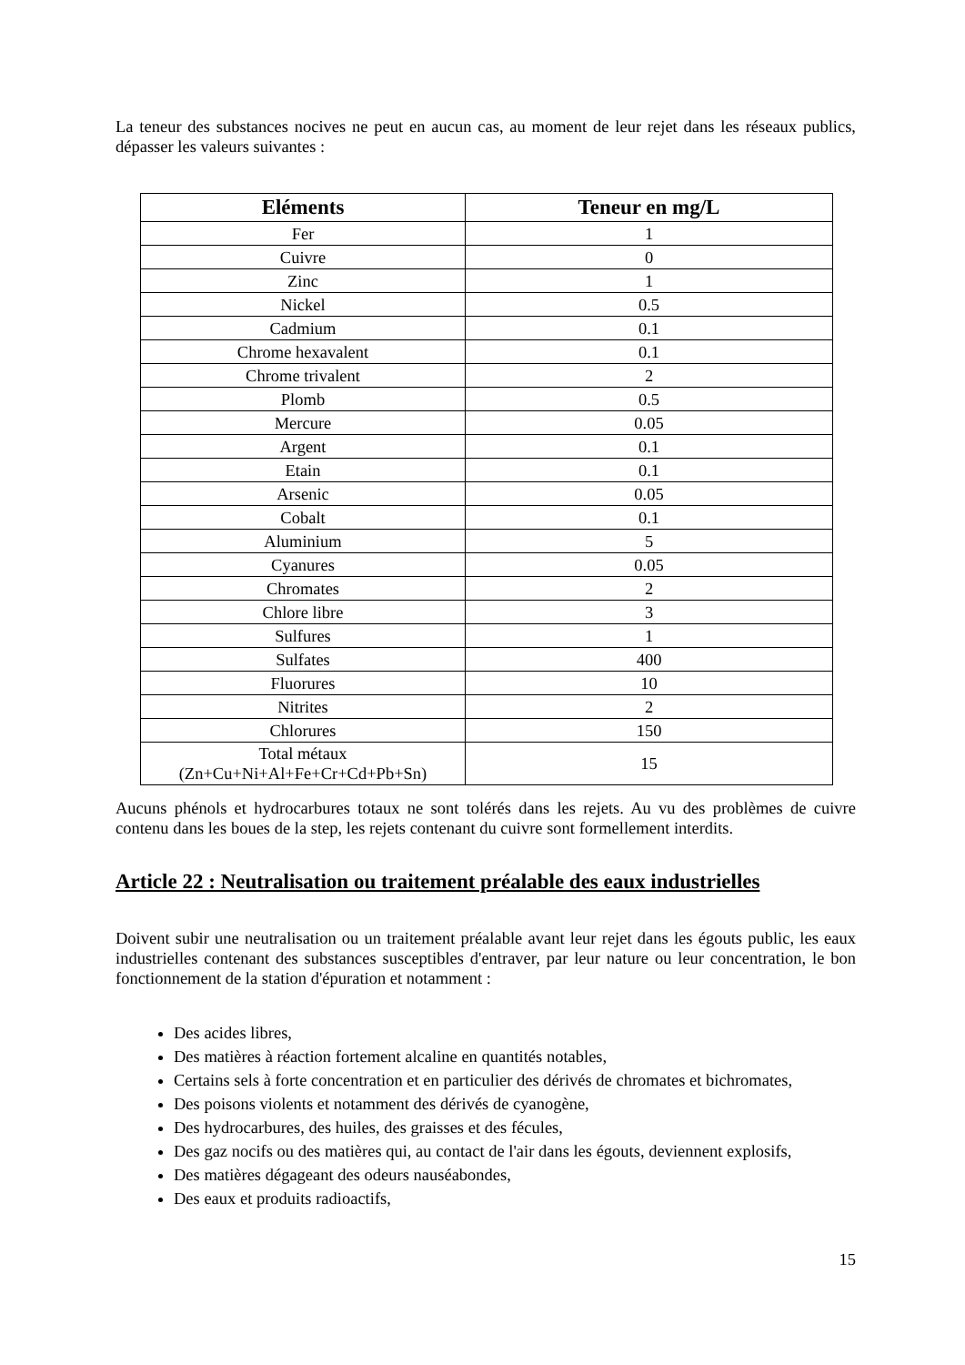La teneur des substances nocives ne peut en aucun cas, au moment de leur rejet dans les réseaux publics, dépasser les valeurs suivantes :
| Eléments | Teneur en mg/L |
| --- | --- |
| Fer | 1 |
| Cuivre | 0 |
| Zinc | 1 |
| Nickel | 0.5 |
| Cadmium | 0.1 |
| Chrome hexavalent | 0.1 |
| Chrome trivalent | 2 |
| Plomb | 0.5 |
| Mercure | 0.05 |
| Argent | 0.1 |
| Etain | 0.1 |
| Arsenic | 0.05 |
| Cobalt | 0.1 |
| Aluminium | 5 |
| Cyanures | 0.05 |
| Chromates | 2 |
| Chlore libre | 3 |
| Sulfures | 1 |
| Sulfates | 400 |
| Fluorures | 10 |
| Nitrites | 2 |
| Chlorures | 150 |
| Total métaux (Zn+Cu+Ni+Al+Fe+Cr+Cd+Pb+Sn) | 15 |
Aucuns phénols et hydrocarbures totaux ne sont tolérés dans les rejets. Au vu des problèmes de cuivre contenu dans les boues de la step, les rejets contenant du cuivre sont formellement interdits.
Article 22 : Neutralisation ou traitement préalable des eaux industrielles
Doivent subir une neutralisation ou un traitement préalable avant leur rejet dans les égouts public, les eaux industrielles contenant des substances susceptibles d'entraver, par leur nature ou leur concentration, le bon fonctionnement de la station d'épuration et notamment :
Des acides libres,
Des matières à réaction fortement alcaline en quantités notables,
Certains sels à forte concentration et en particulier des dérivés de chromates et bichromates,
Des poisons violents et notamment des dérivés de cyanogène,
Des hydrocarbures, des huiles, des graisses et des fécules,
Des gaz nocifs ou des matières qui, au contact de l'air dans les égouts, deviennent explosifs,
Des matières dégageant des odeurs nauséabondes,
Des eaux et produits radioactifs,
15